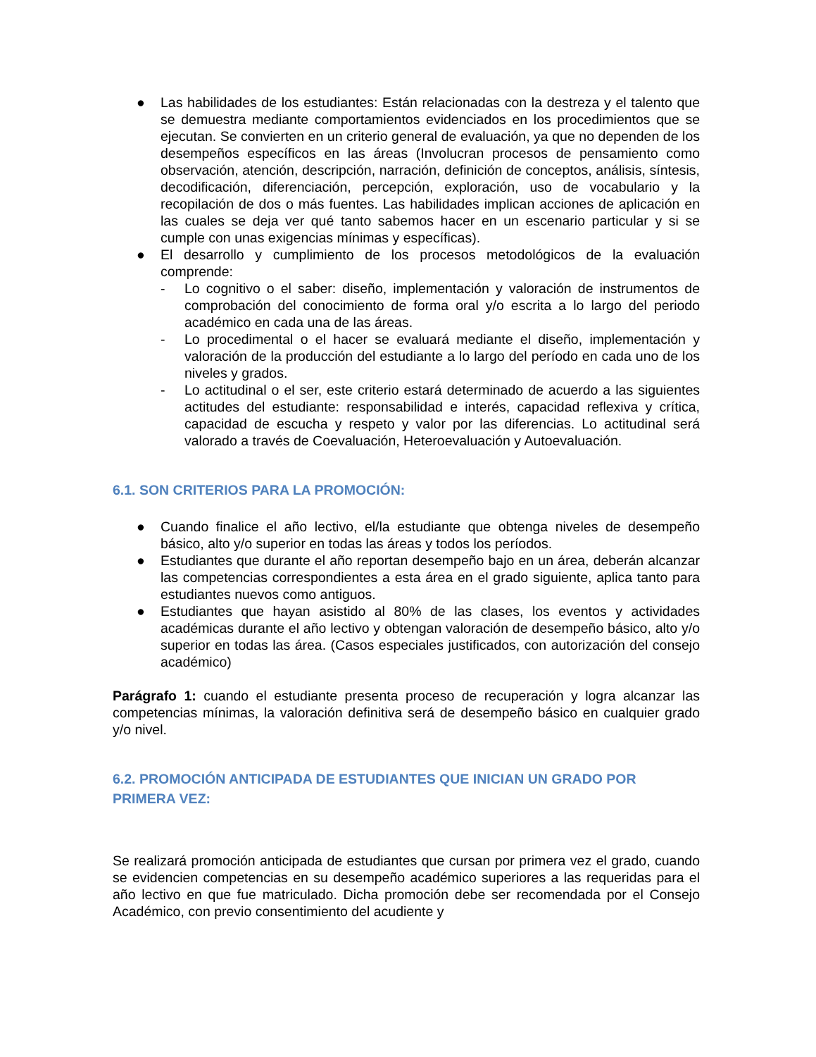● Las habilidades de los estudiantes: Están relacionadas con la destreza y el talento que se demuestra mediante comportamientos evidenciados en los procedimientos que se ejecutan. Se convierten en un criterio general de evaluación, ya que no dependen de los desempeños específicos en las áreas (Involucran procesos de pensamiento como observación, atención, descripción, narración, definición de conceptos, análisis, síntesis, decodificación, diferenciación, percepción, exploración, uso de vocabulario y la recopilación de dos o más fuentes. Las habilidades implican acciones de aplicación en las cuales se deja ver qué tanto sabemos hacer en un escenario particular y si se cumple con unas exigencias mínimas y específicas).
● El desarrollo y cumplimiento de los procesos metodológicos de la evaluación comprende:
- Lo cognitivo o el saber: diseño, implementación y valoración de instrumentos de comprobación del conocimiento de forma oral y/o escrita a lo largo del periodo académico en cada una de las áreas.
- Lo procedimental o el hacer se evaluará mediante el diseño, implementación y valoración de la producción del estudiante a lo largo del período en cada uno de los niveles y grados.
- Lo actitudinal o el ser, este criterio estará determinado de acuerdo a las siguientes actitudes del estudiante: responsabilidad e interés, capacidad reflexiva y crítica, capacidad de escucha y respeto y valor por las diferencias. Lo actitudinal será valorado a través de Coevaluación, Heteroevaluación y Autoevaluación.
6.1. SON CRITERIOS PARA LA PROMOCIÓN:
● Cuando finalice el año lectivo, el/la estudiante que obtenga niveles de desempeño básico, alto y/o superior en todas las áreas y todos los períodos.
● Estudiantes que durante el año reportan desempeño bajo en un área, deberán alcanzar las competencias correspondientes a esta área en el grado siguiente, aplica tanto para estudiantes nuevos como antiguos.
● Estudiantes que hayan asistido al 80% de las clases, los eventos y actividades académicas durante el año lectivo y obtengan valoración de desempeño básico, alto y/o superior en todas las área. (Casos especiales justificados, con autorización del consejo académico)
Parágrafo 1: cuando el estudiante presenta proceso de recuperación y logra alcanzar las competencias mínimas, la valoración definitiva será de desempeño básico en cualquier grado y/o nivel.
6.2. PROMOCIÓN ANTICIPADA DE ESTUDIANTES QUE INICIAN UN GRADO POR PRIMERA VEZ:
Se realizará promoción anticipada de estudiantes que cursan por primera vez el grado, cuando se evidencien competencias en su desempeño académico superiores a las requeridas para el año lectivo en que fue matriculado. Dicha promoción debe ser recomendada por el Consejo Académico, con previo consentimiento del acudiente y